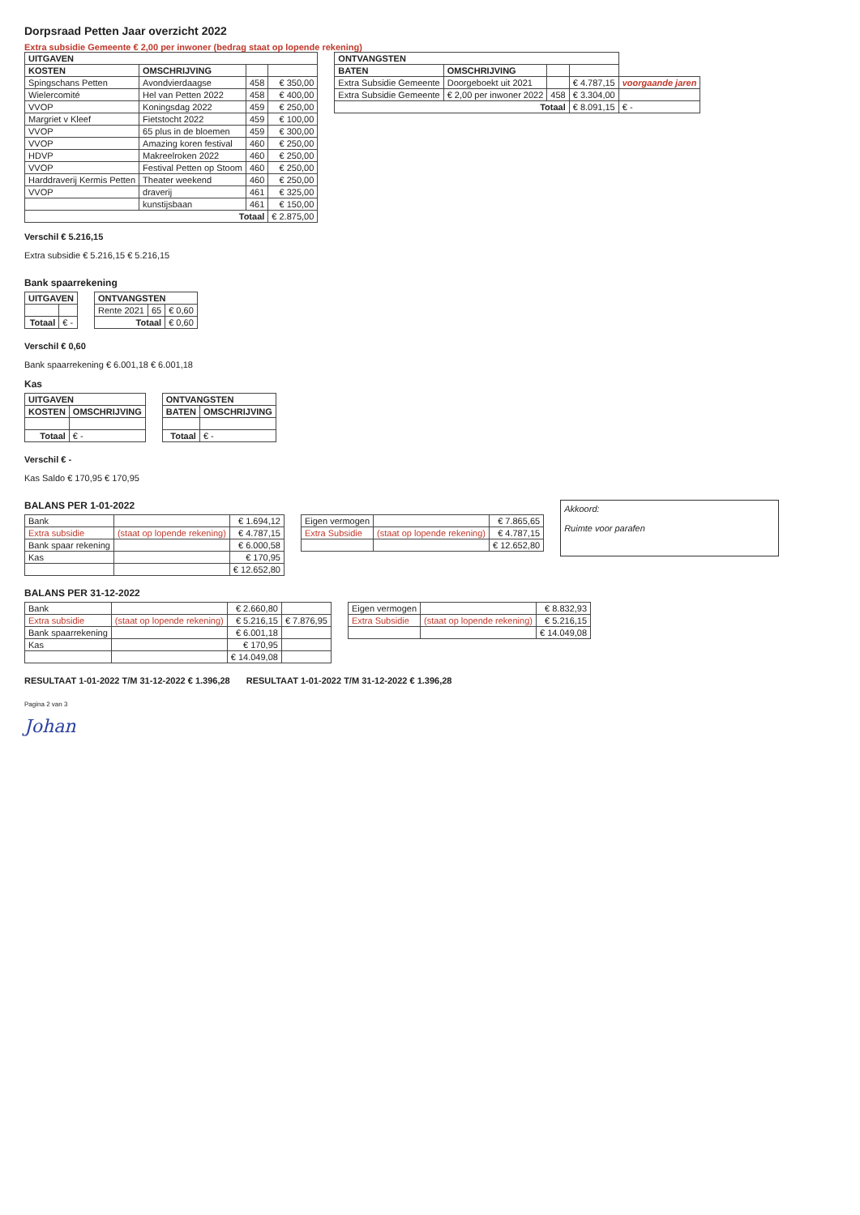Dorpsraad Petten Jaar overzicht 2022
Extra subsidie Gemeente € 2,00 per inwoner (bedrag staat op lopende rekening)
| UITGAVEN | | | |
| --- | --- | --- | --- |
| KOSTEN | OMSCHRIJVING | | |
| Spingschans Petten | Avondvierdaagse | 458 | € 350,00 |
| Wielercomité | Hel van Petten 2022 | 458 | € 400,00 |
| VVOP | Koningsdag 2022 | 459 | € 250,00 |
| Margriet v Kleef | Fietstocht 2022 | 459 | € 100,00 |
| VVOP | 65 plus in de bloemen | 459 | € 300,00 |
| VVOP | Amazing koren festival | 460 | € 250,00 |
| HDVP | Makreelroken 2022 | 460 | € 250,00 |
| VVOP | Festival Petten op Stoom | 460 | € 250,00 |
| Harddraverij Kermis Petten | Theater weekend | 460 | € 250,00 |
| VVOP | draverij | 461 | € 325,00 |
| | kunstijsbaan | 461 | € 150,00 |
| Totaal | | | € 2.875,00 |
Verschil € 5.216,15
Extra subsidie € 5.216,15 € 5.216,15
| ONTVANGSTEN | | | | |
| --- | --- | --- | --- | --- |
| BATEN | OMSCHRIJVING | | | |
| Extra Subsidie Gemeente | Doorgeboekt uit 2021 | | € 4.787,15 | voorgaande jaren |
| Extra Subsidie Gemeente | € 2,00 per inwoner 2022 | 458 | € 3.304,00 | |
| Totaal | | | € 8.091,15 | € - |
Bank spaarrekening
| UITGAVEN | |
| --- | --- |
| Totaal | € - |
| ONTVANGSTEN | | |
| --- | --- | --- |
| Rente 2021 | 65 | € 0,60 |
| Totaal | | € 0,60 |
Verschil € 0,60
Bank spaarrekening € 6.001,18 € 6.001,18
Kas
| UITGAVEN | |
| --- | --- |
| KOSTEN | OMSCHRIJVING |
| Totaal | € - |
| ONTVANGSTEN | |
| --- | --- |
| BATEN | OMSCHRIJVING |
| Totaal | € - |
Verschil € -
Kas Saldo € 170,95 € 170,95
BALANS PER 1-01-2022
| Bank | | € 1.694,12 |
| Extra subsidie | (staat op lopende rekening) | € 4.787,15 |
| Bank spaar rekening | | € 6.000,58 |
| Kas | | € 170,95 |
| | | € 12.652,80 |
| Eigen vermogen | | € 7.865,65 |
| Extra Subsidie | (staat op lopende rekening) | € 4.787,15 |
| | | € 12.652,80 |
Akkoord:
Ruimte voor parafen
BALANS PER 31-12-2022
| Bank | | € 2.660,80 | |
| Extra subsidie | (staat op lopende rekening) | € 5.216,15 | € 7.876,95 |
| Bank spaarrekening | | € 6.001,18 | |
| Kas | | € 170,95 | |
| | | € 14.049,08 | |
| Eigen vermogen | | € 8.832,93 |
| Extra Subsidie | (staat op lopende rekening) | € 5.216,15 |
| | | € 14.049,08 |
RESULTAAT 1-01-2022 T/M 31-12-2022 € 1.396,28
RESULTAAT 1-01-2022 T/M 31-12-2022 € 1.396,28
Pagina 2 van 3
Johan